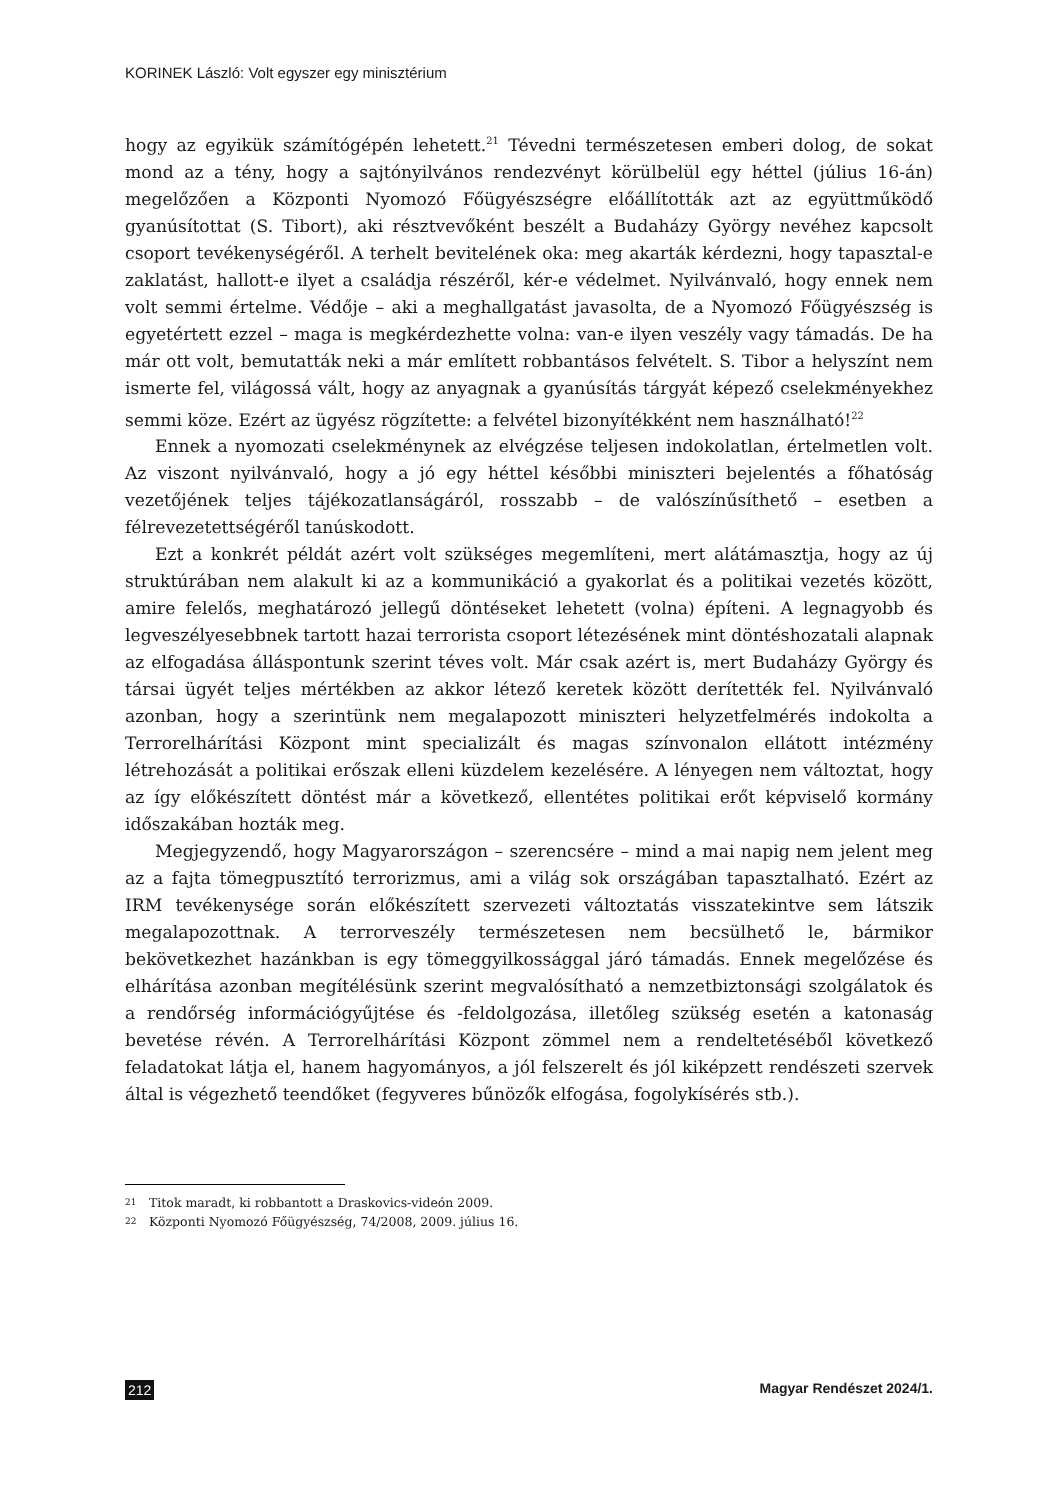KORINEK László: Volt egyszer egy minisztérium
hogy az egyikük számítógépén lehetett.<sup>21</sup> Tévedni természetesen emberi dolog, de sokat mond az a tény, hogy a sajtónyilvános rendezvényt körülbelül egy héttel (július 16-án) megelőzően a Központi Nyomozó Főügyészségre előállították azt az együttműködő gyanúsítottat (S. Tibort), aki résztvevőként beszélt a Budaházy György nevéhez kapcsolt csoport tevékenységéről. A terhelt bevitelének oka: meg akarták kérdezni, hogy tapasztal-e zaklatást, hallott-e ilyet a családja részéről, kér-e védelmet. Nyilvánvaló, hogy ennek nem volt semmi értelme. Védője – aki a meghallgatást javasolta, de a Nyomozó Főügyészség is egyetértett ezzel – maga is megkérdezhette volna: van-e ilyen veszély vagy támadás. De ha már ott volt, bemutatták neki a már említett robbantásos felvételt. S. Tibor a helyszínt nem ismerte fel, világossá vált, hogy az anyagnak a gyanúsítás tárgyát képező cselekményekhez semmi köze. Ezért az ügyész rögzítette: a felvétel bizonyítékként nem használható!<sup>22</sup>
Ennek a nyomozati cselekménynek az elvégzése teljesen indokolatlan, értelmetlen volt. Az viszont nyilvánvaló, hogy a jó egy héttel későbbi miniszteri bejelentés a főhatóság vezetőjének teljes tájékozatlanságáról, rosszabb – de valószínűsíthető – esetben a félrevezetettségéről tanúskodott.
Ezt a konkrét példát azért volt szükséges megemlíteni, mert alátámasztja, hogy az új struktúrában nem alakult ki az a kommunikáció a gyakorlat és a politikai vezetés között, amire felelős, meghatározó jellegű döntéseket lehetett (volna) építeni. A legnagyobb és legveszélyesebbnek tartott hazai terrorista csoport létezésének mint döntéshozatali alapnak az elfogadása álláspontunk szerint téves volt. Már csak azért is, mert Budaházy György és társai ügyét teljes mértékben az akkor létező keretek között derítették fel. Nyilvánvaló azonban, hogy a szerintünk nem megalapozott miniszteri helyzetfelmérés indokolta a Terrorelhárítási Központ mint specializált és magas színvonalon ellátott intézmény létrehozását a politikai erőszak elleni küzdelem kezelésére. A lényegen nem változtat, hogy az így előkészített döntést már a következő, ellentétes politikai erőt képviselő kormány időszakában hozták meg.
Megjegyzendő, hogy Magyarországon – szerencsére – mind a mai napig nem jelent meg az a fajta tömegpusztító terrorizmus, ami a világ sok országában tapasztalható. Ezért az IRM tevékenysége során előkészített szervezeti változtatás visszatekintve sem látszik megalapozottnak. A terrorveszély természetesen nem becsülhető le, bármikor bekövetkezhet hazánkban is egy tömeggyilkossággal járó támadás. Ennek megelőzése és elhárítása azonban megítélésünk szerint megvalósítható a nemzetbiztonsági szolgálatok és a rendőrség információgyűjtése és -feldolgozása, illetőleg szükség esetén a katonaság bevetése révén. A Terrorelhárítási Központ zömmel nem a rendeltetéséből következő feladatokat látja el, hanem hagyományos, a jól felszerelt és jól kiképzett rendészeti szervek által is végezhető teendőket (fegyveres bűnözők elfogása, fogolykísérés stb.).
21 Titok maradt, ki robbantott a Draskovics-videón 2009.
22 Központi Nyomozó Főügyészség, 74/2008, 2009. július 16.
212 Magyar Rendészet 2024/1.